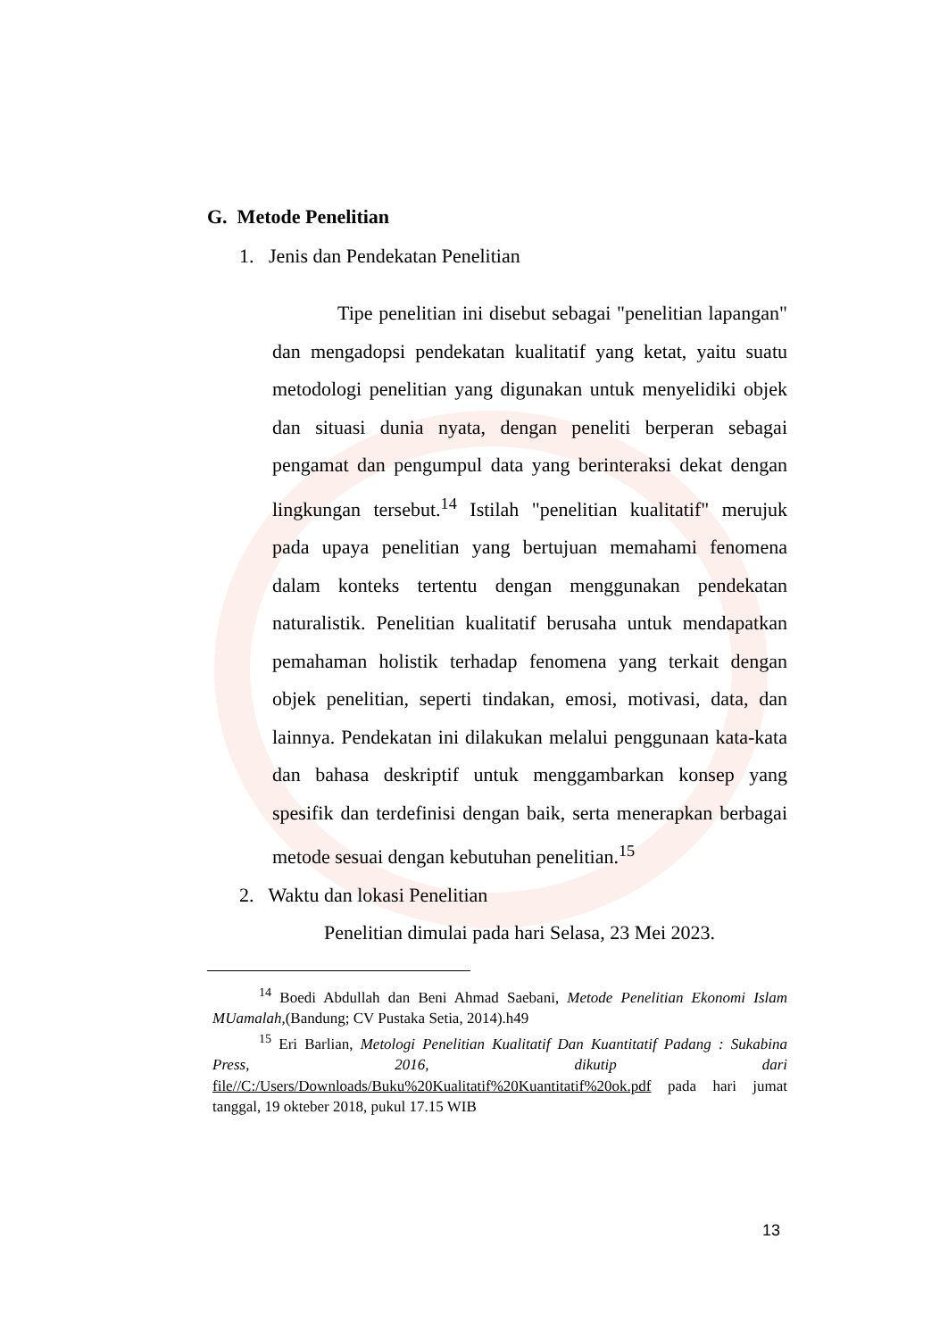G. Metode Penelitian
1. Jenis dan Pendekatan Penelitian
Tipe penelitian ini disebut sebagai "penelitian lapangan" dan mengadopsi pendekatan kualitatif yang ketat, yaitu suatu metodologi penelitian yang digunakan untuk menyelidiki objek dan situasi dunia nyata, dengan peneliti berperan sebagai pengamat dan pengumpul data yang berinteraksi dekat dengan lingkungan tersebut.<sup>14</sup> Istilah "penelitian kualitatif" merujuk pada upaya penelitian yang bertujuan memahami fenomena dalam konteks tertentu dengan menggunakan pendekatan naturalistik. Penelitian kualitatif berusaha untuk mendapatkan pemahaman holistik terhadap fenomena yang terkait dengan objek penelitian, seperti tindakan, emosi, motivasi, data, dan lainnya. Pendekatan ini dilakukan melalui penggunaan kata-kata dan bahasa deskriptif untuk menggambarkan konsep yang spesifik dan terdefinisi dengan baik, serta menerapkan berbagai metode sesuai dengan kebutuhan penelitian.<sup>15</sup>
2. Waktu dan lokasi Penelitian
Penelitian dimulai pada hari Selasa, 23 Mei 2023.
<sup>14</sup> Boedi Abdullah dan Beni Ahmad Saebani, Metode Penelitian Ekonomi Islam MUamalah,(Bandung; CV Pustaka Setia, 2014).h49
<sup>15</sup> Eri Barlian, Metologi Penelitian Kualitatif Dan Kuantitatif Padang : Sukabina Press, 2016, dikutip dari file//C:/Users/Downloads/Buku%20Kualitatif%20Kuantitatif%20ok.pdf pada hari jumat tanggal, 19 okteber 2018, pukul 17.15 WIB
13